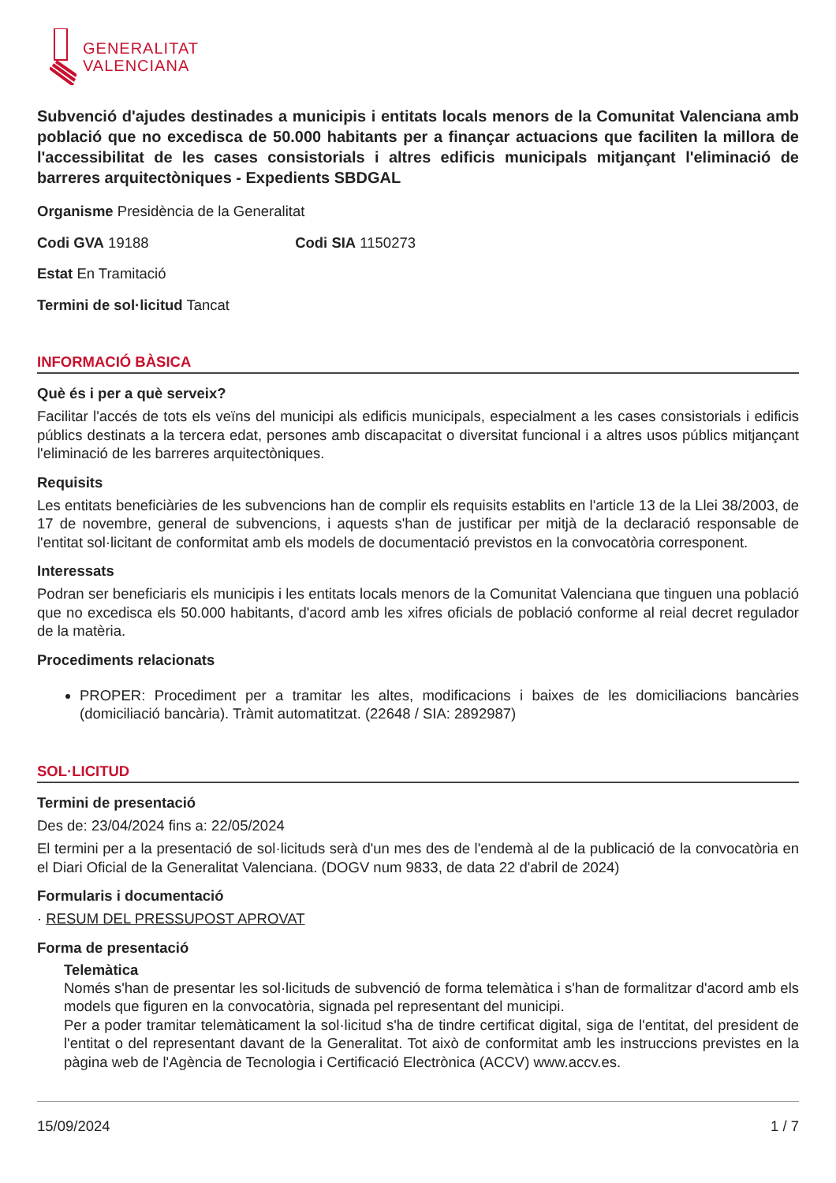GENERALITAT
VALENCIANA
Subvenció d'ajudes destinades a municipis i entitats locals menors de la Comunitat Valenciana amb població que no excedisca de 50.000 habitants per a finançar actuacions que faciliten la millora de l'accessibilitat de les cases consistorials i altres edificis municipals mitjançant l'eliminació de barreres arquitectòniques - Expedients SBDGAL
Organisme Presidència de la Generalitat
Codi GVA 19188 Codi SIA 1150273
Estat En Tramitació
Termini de sol·licitud Tancat
INFORMACIÓ BÀSICA
Què és i per a què serveix?
Facilitar l'accés de tots els veïns del municipi als edificis municipals, especialment a les cases consistorials i edificis públics destinats a la tercera edat, persones amb discapacitat o diversitat funcional i a altres usos públics mitjançant l'eliminació de les barreres arquitectòniques.
Requisits
Les entitats beneficiàries de les subvencions han de complir els requisits establits en l'article 13 de la Llei 38/2003, de 17 de novembre, general de subvencions, i aquests s'han de justificar per mitjà de la declaració responsable de l'entitat sol·licitant de conformitat amb els models de documentació previstos en la convocatòria corresponent.
Interessats
Podran ser beneficiaris els municipis i les entitats locals menors de la Comunitat Valenciana que tinguen una població que no excedisca els 50.000 habitants, d'acord amb les xifres oficials de població conforme al reial decret regulador de la matèria.
Procediments relacionats
PROPER: Procediment per a tramitar les altes, modificacions i baixes de les domiciliacions bancàries (domiciliació bancària). Tràmit automatitzat. (22648 / SIA: 2892987)
SOL·LICITUD
Termini de presentació
Des de: 23/04/2024 fins a: 22/05/2024
El termini per a la presentació de sol·licituds serà d'un mes des de l'endemà al de la publicació de la convocatòria en el Diari Oficial de la Generalitat Valenciana. (DOGV num 9833, de data 22 d'abril de 2024)
Formularis i documentació
· RESUM DEL PRESSUPOST APROVAT
Forma de presentació
Telemàtica
Només s'han de presentar les sol·licituds de subvenció de forma telemàtica i s'han de formalitzar d'acord amb els models que figuren en la convocatòria, signada pel representant del municipi.
Per a poder tramitar telemàticament la sol·licitud s'ha de tindre certificat digital, siga de l'entitat, del president de l'entitat o del representant davant de la Generalitat. Tot això de conformitat amb les instruccions previstes en la pàgina web de l'Agència de Tecnologia i Certificació Electrònica (ACCV) www.accv.es.
15/09/2024 1 / 7